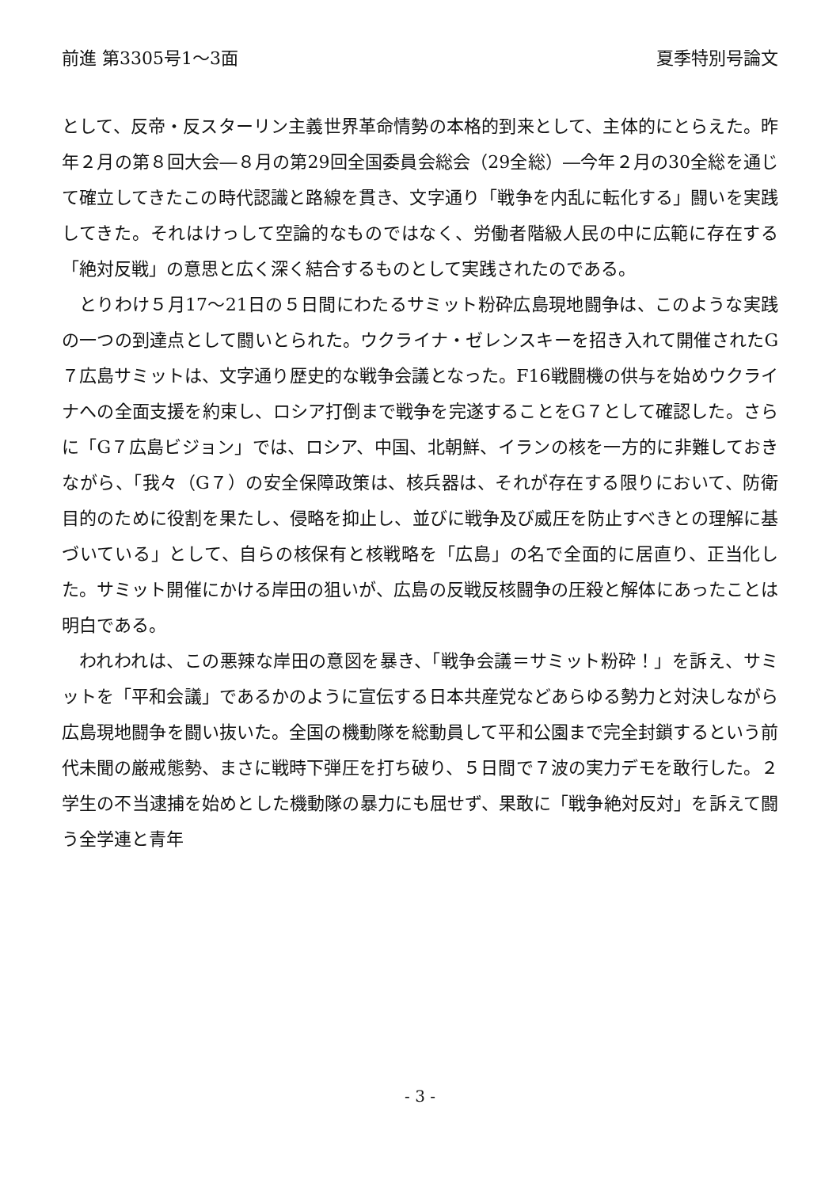前進 第3305号1～3面 夏季特別号論文
として、反帝・反スターリン主義世界革命情勢の本格的到来として、主体的にとらえた。昨年２月の第８回大会―８月の第29回全国委員会総会（29全総）―今年２月の30全総を通じて確立してきたこの時代認識と路線を貫き、文字通り「戦争を内乱に転化する」闘いを実践してきた。それはけっして空論的なものではなく、労働者階級人民の中に広範に存在する「絶対反戦」の意思と広く深く結合するものとして実践されたのである。
とりわけ５月17～21日の５日間にわたるサミット粉砕広島現地闘争は、このような実践の一つの到達点として闘いとられた。ウクライナ・ゼレンスキーを招き入れて開催されたG７広島サミットは、文字通り歴史的な戦争会議となった。F16戦闘機の供与を始めウクライナへの全面支援を約束し、ロシア打倒まで戦争を完遂することをG７として確認した。さらに「G７広島ビジョン」では、ロシア、中国、北朝鮮、イランの核を一方的に非難しておきながら、「我々（G７）の安全保障政策は、核兵器は、それが存在する限りにおいて、防衛目的のために役割を果たし、侵略を抑止し、並びに戦争及び威圧を防止すべきとの理解に基づいている」として、自らの核保有と核戦略を「広島」の名で全面的に居直り、正当化した。サミット開催にかける岸田の狙いが、広島の反戦反核闘争の圧殺と解体にあったことは明白である。
われわれは、この悪辣な岸田の意図を暴き、「戦争会議＝サミット粉砕！」を訴え、サミットを「平和会議」であるかのように宣伝する日本共産党などあらゆる勢力と対決しながら広島現地闘争を闘い抜いた。全国の機動隊を総動員して平和公園まで完全封鎖するという前代未聞の厳戒態勢、まさに戦時下弾圧を打ち破り、５日間で７波の実力デモを敢行した。２学生の不当逮捕を始めとした機動隊の暴力にも屈せず、果敢に「戦争絶対反対」を訴えて闘う全学連と青年
- 3 -